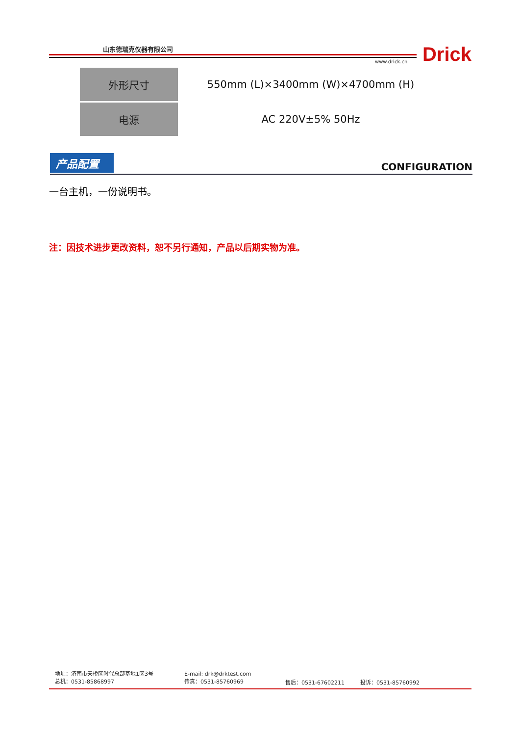山东德瑞克仪器有限公司
www.drick.cn Drick
| 外形尺寸 | 550mm (L)×3400mm (W)×4700mm (H) |
| 电源 | AC 220V±5% 50Hz |
产品配置
CONFIGURATION
一台主机，一份说明书。
注：因技术进步更改资料，恕不另行通知，产品以后期实物为准。
地址：济南市天桥区时代总部基地1区3号
总机：0531-85868997
E-mail: drk@drktest.com
传真：0531-85760969
售后：0531-67602211 投诉：0531-85760992